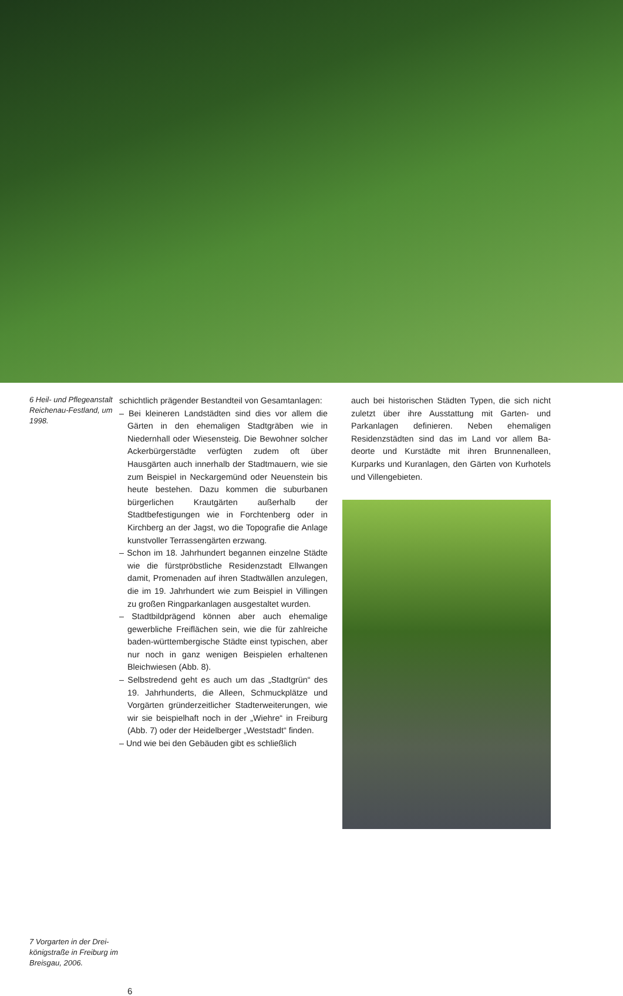6 Heil- und Pflege­anstalt Reichenau-Festland, um 1998.
7 Vorgarten in der Drei­königstraße in Freiburg im Breisgau, 2006.
schichtlich prägender Bestandteil von Gesamtan­lagen:
– Bei kleineren Landstädten sind dies vor allem die Gärten in den ehemaligen Stadtgräben wie in Niedernhall oder Wiesensteig. Die Bewohner solcher Ackerbürgerstädte verfügten zudem oft über Hausgärten auch innerhalb der Stadt­mauern, wie sie zum Beispiel in Neckargemünd oder Neuenstein bis heute bestehen. Dazu kommen die suburbanen bürgerlichen Kraut­gärten außerhalb der Stadtbefestigungen wie in Forchtenberg oder in Kirchberg an der Jagst, wo die Topografie die Anlage kunstvoller Ter­rassengärten erzwang.
– Schon im 18. Jahrhundert begannen einzelne Städte wie die fürstpröbstliche Residenzstadt Ellwangen damit, Promenaden auf ihren Stadt­wällen anzulegen, die im 19. Jahrhundert wie zum Beispiel in Villingen zu großen Ringpark­anlagen ausgestaltet wurden.
– Stadtbildprägend können aber auch ehemalige gewerbliche Freiflächen sein, wie die für zahl­reiche baden-württembergische Städte einst typischen, aber nur noch in ganz wenigen Bei­spielen erhaltenen Bleichwiesen (Abb. 8).
– Selbstredend geht es auch um das „Stadtgrün“ des 19. Jahrhunderts, die Alleen, Schmuckplät­ze und Vorgärten gründerzeitlicher Stadterwei­terungen, wie wir sie beispielhaft noch in der „Wiehre“ in Freiburg (Abb. 7) oder der Heidel­berger „Weststadt“ finden.
– Und wie bei den Gebäuden gibt es schließlich
auch bei historischen Städten Typen, die sich nicht zuletzt über ihre Ausstattung mit Garten- und Parkanlagen definieren. Neben ehemaligen Residenzstädten sind das im Land vor allem Ba­deorte und Kurstädte mit ihren Brunnenalleen, Kurparks und Kuranlagen, den Gärten von Kur­hotels und Villengebieten.
6